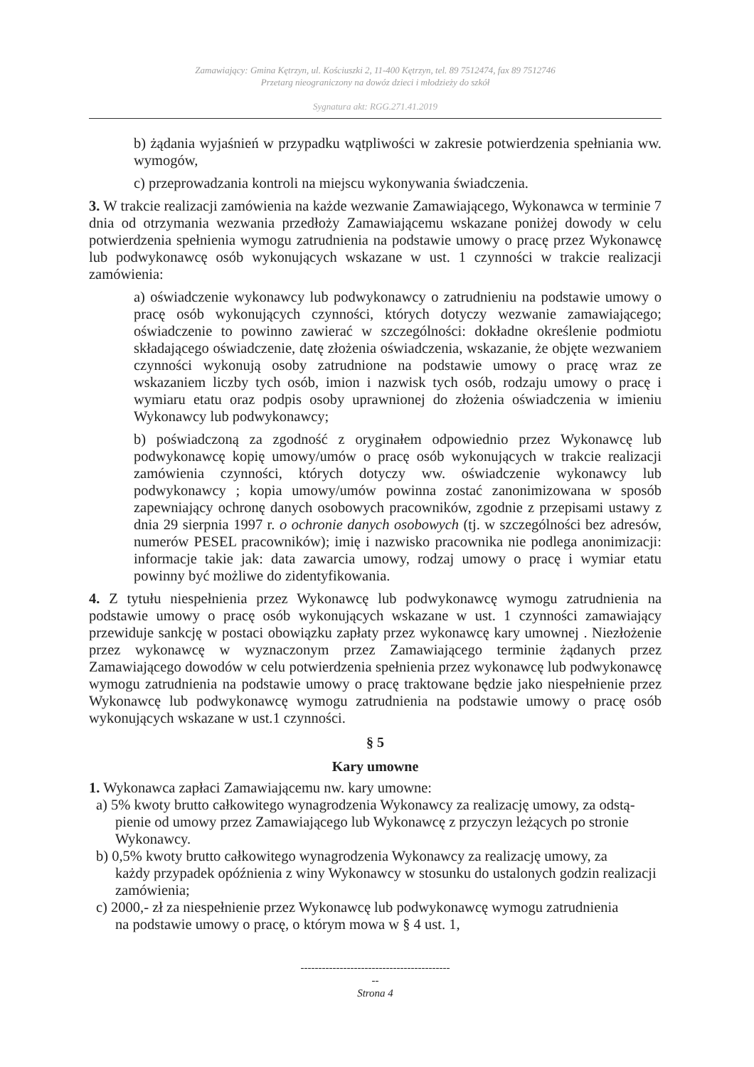Zamawiający: Gmina Kętrzyn, ul. Kościuszki 2, 11-400 Kętrzyn, tel. 89 7512474, fax 89 7512746
Przetarg nieograniczony na dowóz dzieci i młodzieży do szkół
Sygnatura akt: RGG.271.41.2019
b) żądania wyjaśnień w przypadku wątpliwości w zakresie potwierdzenia spełniania ww. wymogów,
c) przeprowadzania kontroli na miejscu wykonywania świadczenia.
3. W trakcie realizacji zamówienia na każde wezwanie Zamawiającego, Wykonawca w terminie 7 dnia od otrzymania wezwania przedłoży Zamawiającemu wskazane poniżej dowody w celu potwierdzenia spełnienia wymogu zatrudnienia na podstawie umowy o pracę przez Wykonawcę lub podwykonawcę osób wykonujących wskazane w ust. 1 czynności w trakcie realizacji zamówienia:
a) oświadczenie wykonawcy lub podwykonawcy o zatrudnieniu na podstawie umowy o pracę osób wykonujących czynności, których dotyczy wezwanie zamawiającego; oświadczenie to powinno zawierać w szczególności: dokładne określenie podmiotu składającego oświadczenie, datę złożenia oświadczenia, wskazanie, że objęte wezwaniem czynności wykonują osoby zatrudnione na podstawie umowy o pracę wraz ze wskazaniem liczby tych osób, imion i nazwisk tych osób, rodzaju umowy o pracę i wymiaru etatu oraz podpis osoby uprawnionej do złożenia oświadczenia w imieniu Wykonawcy lub podwykonawcy;
b) poświadczoną za zgodność z oryginałem odpowiednio przez Wykonawcę lub podwykonawcę kopię umowy/umów o pracę osób wykonujących w trakcie realizacji zamówienia czynności, których dotyczy ww. oświadczenie wykonawcy lub podwykonawcy ; kopia umowy/umów powinna zostać zanonimizowana w sposób zapewniający ochronę danych osobowych pracowników, zgodnie z przepisami ustawy z dnia 29 sierpnia 1997 r. o ochronie danych osobowych (tj. w szczególności bez adresów, numerów PESEL pracowników); imię i nazwisko pracownika nie podlega anonimizacji: informacje takie jak: data zawarcia umowy, rodzaj umowy o pracę i wymiar etatu powinny być możliwe do zidentyfikowania.
4. Z tytułu niespełnienia przez Wykonawcę lub podwykonawcę wymogu zatrudnienia na podstawie umowy o pracę osób wykonujących wskazane w ust. 1 czynności zamawiający przewiduje sankcję w postaci obowiązku zapłaty przez wykonawcę kary umownej . Niezłożenie przez wykonawcę w wyznaczonym przez Zamawiającego terminie żądanych przez Zamawiającego dowodów w celu potwierdzenia spełnienia przez wykonawcę lub podwykonawcę wymogu zatrudnienia na podstawie umowy o pracę traktowane będzie jako niespełnienie przez Wykonawcę lub podwykonawcę wymogu zatrudnienia na podstawie umowy o pracę osób wykonujących wskazane w ust.1 czynności.
§ 5
Kary umowne
1. Wykonawca zapłaci Zamawiającemu nw. kary umowne:
a) 5% kwoty brutto całkowitego wynagrodzenia Wykonawcy za realizację umowy, za odstą-
pienie od umowy przez Zamawiającego lub Wykonawcę z przyczyn leżących po stronie Wykonawcy.
b) 0,5% kwoty brutto całkowitego wynagrodzenia Wykonawcy za realizację umowy, za
każdy przypadek opóźnienia z winy Wykonawcy w stosunku do ustalonych godzin realizacji zamówienia;
c) 2000,- zł za niespełnienie przez Wykonawcę lub podwykonawcę wymogu zatrudnienia
na podstawie umowy o pracę, o którym mowa w § 4 ust. 1,
------------------------------------------
--
Strona 4